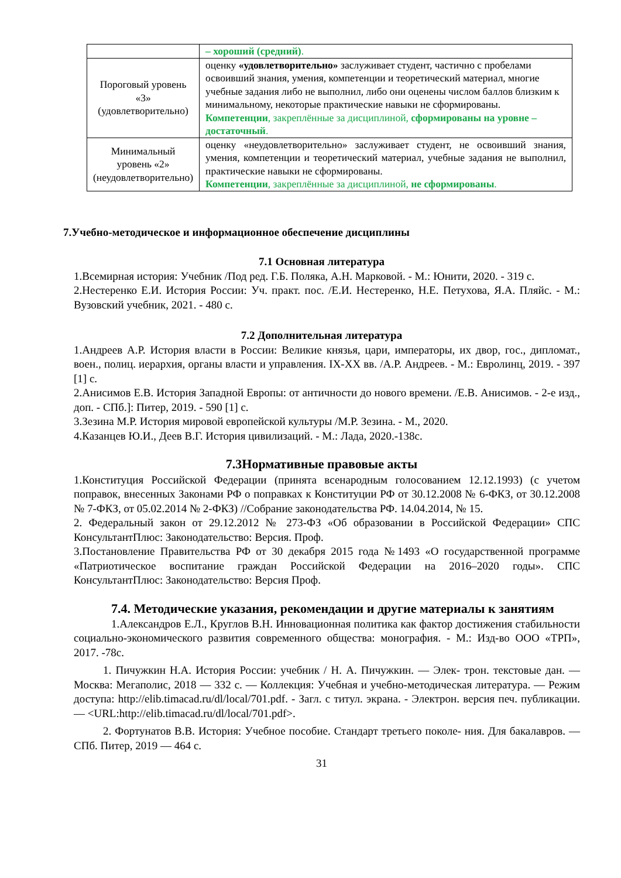| | – хороший (средний) . |
| Пороговый уровень «3» (удовлетворительно) | оценку «удовлетворительно» заслуживает студент, частично с пробелами освоивший знания, умения, компетенции и теоретический материал, многие учебные задания либо не выполнил, либо они оценены числом баллов близким к минимальному, некоторые практические навыки не сформированы. Компетенции , закреплённые за дисциплиной, сформированы на уровне – достаточный . |
| Минимальный уровень «2» (неудовлетворительно) | оценку «неудовлетворительно» заслуживает студент, не освоивший знания, умения, компетенции и теоретический материал, учебные задания не выполнил, практические навыки не сформированы. Компетенции , закреплённые за дисциплиной, не сформированы . |
7.Учебно-методическое и информационное обеспечение дисциплины
7.1 Основная литература
1.Всемирная история: Учебник /Под ред. Г.Б. Поляка, А.Н. Марковой. - М.: Юнити, 2020. - 319 с.
2.Нестеренко Е.И. История России: Уч. практ. пос. /Е.И. Нестеренко, Н.Е. Петухова, Я.А. Пляйс. - М.: Вузовский учебник, 2021. - 480 с.
7.2 Дополнительная литература
1.Андреев А.Р. История власти в России: Великие князья, цари, императоры, их двор, гос., дипломат., воен., полиц. иерархия, органы власти и управления. IX-XX вв. /А.Р. Андреев. - М.: Евролинц, 2019. - 397 [1] с.
2.Анисимов Е.В. История Западной Европы: от античности до нового времени. /Е.В. Анисимов. - 2-е изд., доп. - СПб.]: Питер, 2019. - 590 [1] с.
3.Зезина М.Р. История мировой европейской культуры /М.Р. Зезина. - М., 2020.
4.Казанцев Ю.И., Деев В.Г. История цивилизаций. - М.: Лада, 2020.-138с.
7.3Нормативные правовые акты
1.Конституция Российской Федерации (принята всенародным голосованием 12.12.1993) (с учетом поправок, внесенных Законами РФ о поправках к Конституции РФ от 30.12.2008 № 6-ФКЗ, от 30.12.2008 № 7-ФКЗ, от 05.02.2014 № 2-ФКЗ) //Собрание законодательства РФ. 14.04.2014, № 15.
2. Федеральный закон от 29.12.2012 № 273-ФЗ «Об образовании в Российской Федерации» СПС КонсультантПлюс: Законодательство: Версия. Проф.
3.Постановление Правительства РФ от 30 декабря 2015 года №1493 «О государственной программе «Патриотическое воспитание граждан Российской Федерации на 2016–2020 годы». СПС КонсультантПлюс: Законодательство: Версия Проф.
7.4. Методические указания, рекомендации и другие материалы к занятиям
1.Александров Е.Л., Круглов В.Н. Инновационная политика как фактор достижения стабильности социально-экономического развития современного общества: монография. - М.: Изд-во ООО «ТРП», 2017. -78с.
1. Пичужкин Н.А. История России: учебник / Н. А. Пичужкин. — Элек- трон. текстовые дан. — Москва: Мегаполис, 2018 — 332 с. — Коллекция: Учебная и учебно-методическая литература. — Режим доступа: http://elib.timacad.ru/dl/local/701.pdf. - Загл. с титул. экрана. - Электрон. версия печ. публикации. — <URL:http://elib.timacad.ru/dl/local/701.pdf>.
2. Фортунатов В.В. История: Учебное пособие. Стандарт третьего поколе- ния. Для бакалавров. — СПб. Питер, 2019 — 464 с.
31